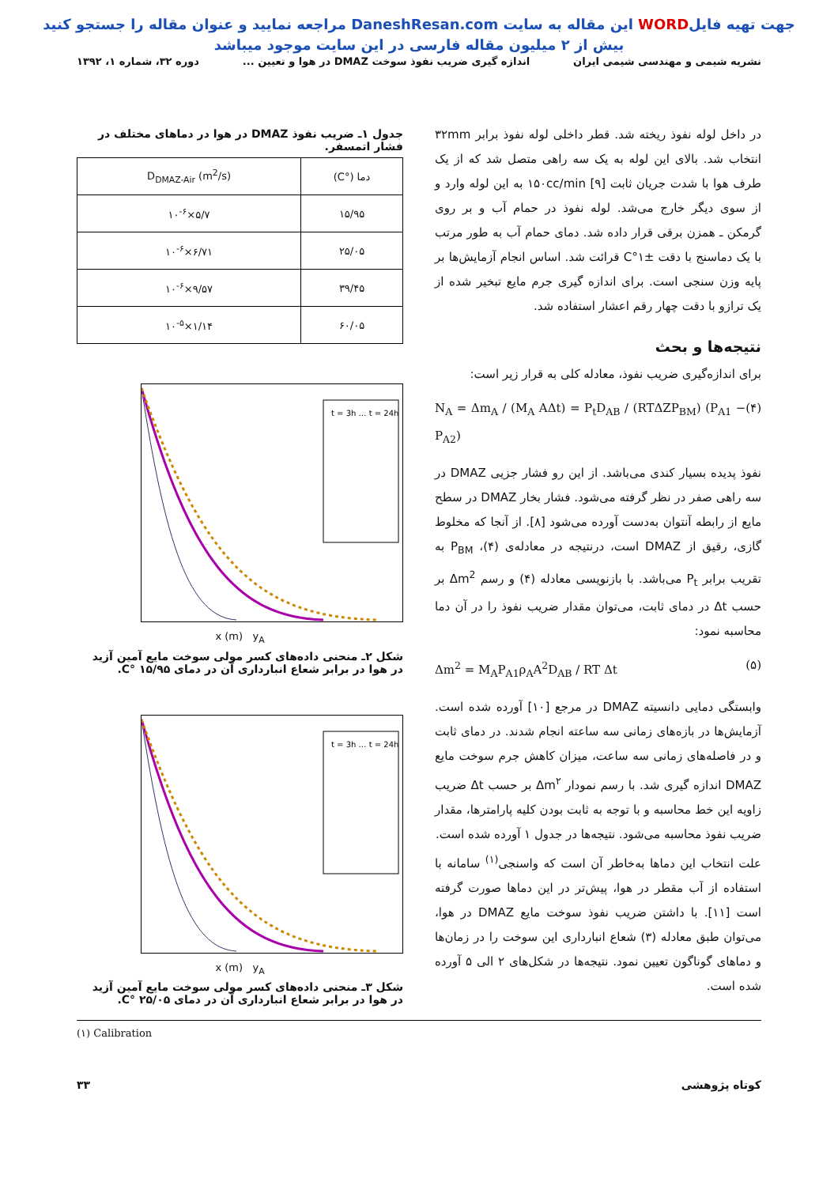جهت تهیه فایلWORD این مقاله به سایت DaneshResan.com مراجعه نمایید و عنوان مقاله را جستجو کنید
بیش از ۲ میلیون مقاله فارسی در این سایت موجود میباشد
نشریه شیمی و مهندسی شیمی ایران اندازه گیری ضریب نفوذ سوخت DMAZ در هوا و تعیین ... دوره ۳۲، شماره ۱، ۱۳۹۲
در داخل لوله نفوذ ریخته شد. قطر داخلی لوله نفوذ برابر ۳۲mm انتخاب شد. بالای این لوله به یک سه راهی متصل شد که از یک طرف هوا با شدت جریان ثابت ۱۵۰cc/min [۹] به این لوله وارد و از سوی دیگر خارج می‌شد. لوله نفوذ در حمام آب و بر روی گرمکن ـ همزن برقی قرار داده شد. دمای حمام آب به طور مرتب با یک دماسنج با دقت ±۱°C قرائت شد. اساس انجام آزمایش‌ها بر پایه وزن سنجی است. برای اندازه گیری جرم مایع تبخیر شده از یک ترازو با دقت چهار رقم اعشار استفاده شد.
نتیجه‌ها و بحث
برای اندازه‌گیری ضریب نفوذ، معادله کلی به قرار زیر است:
N<sub>A</sub> = Δm<sub>A</sub> / (M<sub>A</sub> AΔt) = P<sub>t</sub>D<sub>AB</sub> / (RTΔZP<sub>BM</sub>) (P<sub>A1</sub> − P<sub>A2</sub>) (۴)
نفوذ پدیده بسیار کندی می‌باشد. از این رو فشار جزیی DMAZ در سه راهی صفر در نظر گرفته می‌شود. فشار بخار DMAZ در سطح مایع از رابطه آنتوان به‌دست آورده می‌شود [۸]. از آنجا که مخلوط گازی، رقیق از DMAZ است، درنتیجه در معادله‌ی (۴)، P<sub>BM</sub> به تقریب برابر P<sub>t</sub> می‌باشد. با بازنویسی معادله (۴) و رسم Δm<sup>2</sup> بر حسب Δt در دمای ثابت، می‌توان مقدار ضریب نفوذ را در آن دما محاسبه نمود:
Δm<sup>2</sup> = M<sub>A</sub>P<sub>A1</sub>ρ<sub>A</sub>A<sup>2</sup>D<sub>AB</sub> / RT Δt (۵)
وابستگی دمایی دانسیته DMAZ در مرجع [۱۰] آورده شده است. آزمایش‌ها در بازه‌های زمانی سه ساعته انجام شدند. در دمای ثابت و در فاصله‌های زمانی سه ساعت، میزان کاهش جرم سوخت مایع DMAZ اندازه گیری شد. با رسم نمودار Δm<sup>۲</sup> بر حسب Δt ضریب زاویه این خط محاسبه و با توجه به ثابت بودن کلیه پارامترها، مقدار ضریب نفوذ محاسبه می‌شود. نتیجه‌ها در جدول ۱ آورده شده است.
علت انتخاب این دماها به‌خاطر آن است که واسنجی<sup>(۱)</sup> سامانه با استفاده از آب مقطر در هوا، پیش‌تر در این دماها صورت گرفته است [۱۱]. با داشتن ضریب نفوذ سوخت مایع DMAZ در هوا، می‌توان طبق معادله (۳) شعاع انبارداری این سوخت را در زمان‌ها و دماهای گوناگون تعیین نمود. نتیجه‌ها در شکل‌های ۲ الی ۵ آورده شده است.
جدول ۱ـ ضریب نفوذ DMAZ در هوا در دماهای مختلف در فشار اتمسفر.
| دما (°C) | D<sub>DMAZ-Air</sub> (m<sup>2</sup>/s) |
| --- | --- |
| ۱۵/۹۵ | ۵/۷×۱۰<sup>-۶</sup> |
| ۲۵/۰۵ | ۶/۷۱×۱۰<sup>-۶</sup> |
| ۳۹/۴۵ | ۹/۵۷×۱۰<sup>-۶</sup> |
| ۶۰/۰۵ | ۱/۱۴×۱۰<sup>-۵</sup> |
t = 3h … t = 24h
x (m) y<sub>A</sub>
شکل ۲ـ منحنی داده‌های کسر مولی سوخت مایع آمین آزید در هوا در برابر شعاع انبارداری آن در دمای ۱۵/۹۵ °C.
t = 3h … t = 24h
x (m) y<sub>A</sub>
شکل ۳ـ منحنی داده‌های کسر مولی سوخت مایع آمین آزید در هوا در برابر شعاع انبارداری آن در دمای ۲۵/۰۵ °C.
(۱) Calibration
کوتاه پژوهشی ۳۳